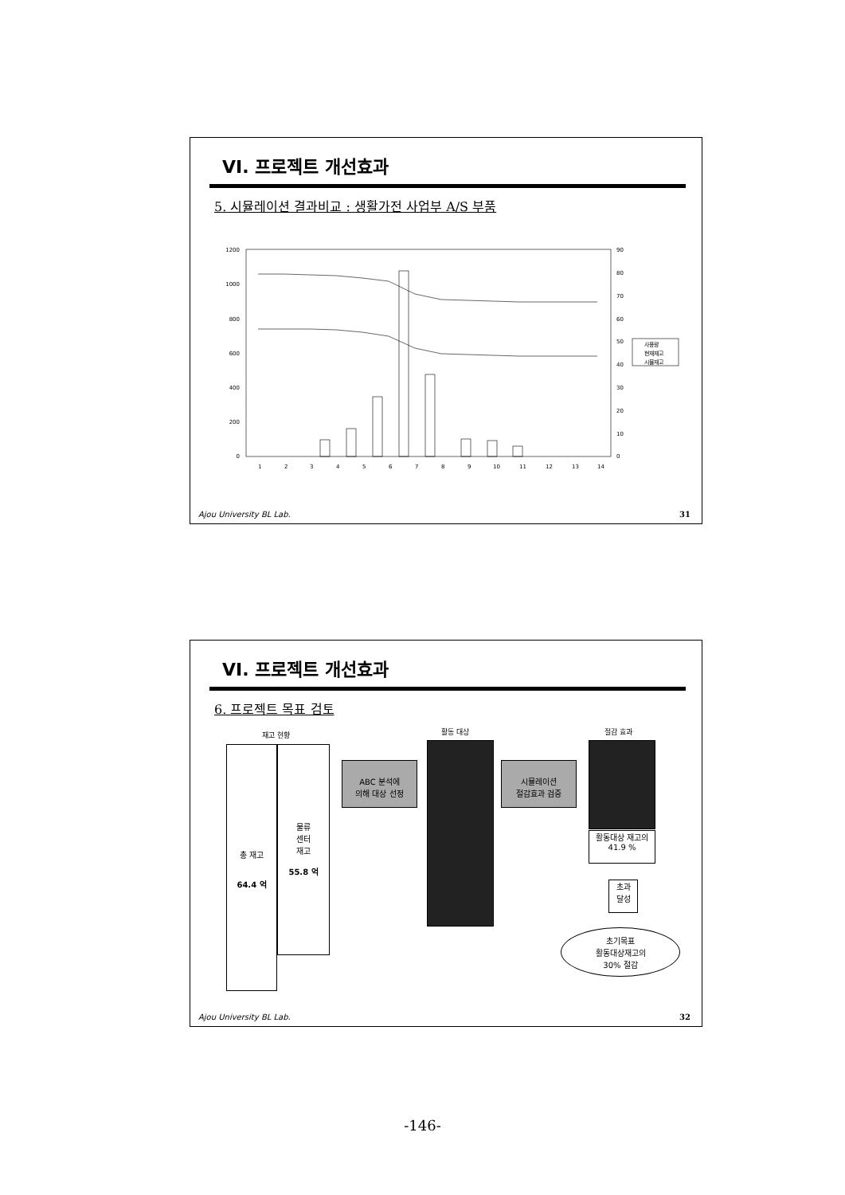VI. 프로젝트 개선효과
5. 시뮬레이션 결과비교 : 생활가전 사업부 A/S 부품
1200
1000
800
600
400
200
0
90
80
70
60
50
40
30
20
10
0
1
2
3
4
5
6
7
8
9
10
11
12
13
14
사용량
현재재고
시뮬재고
Ajou University BL Lab. 31
VI. 프로젝트 개선효과
6. 프로젝트 목표 검토
재고 현황 활동 대상 절감 효과
총 재고
64.4 억
물류
센터
재고
55.8 억
ABC 분석에
의해 대상 선정
시뮬레이션
절감효과 검증
활동대상 재고의
41.9 %
초과
달성
초기목표
활동대상재고의
30% 절감
Ajou University BL Lab. 32
-146-